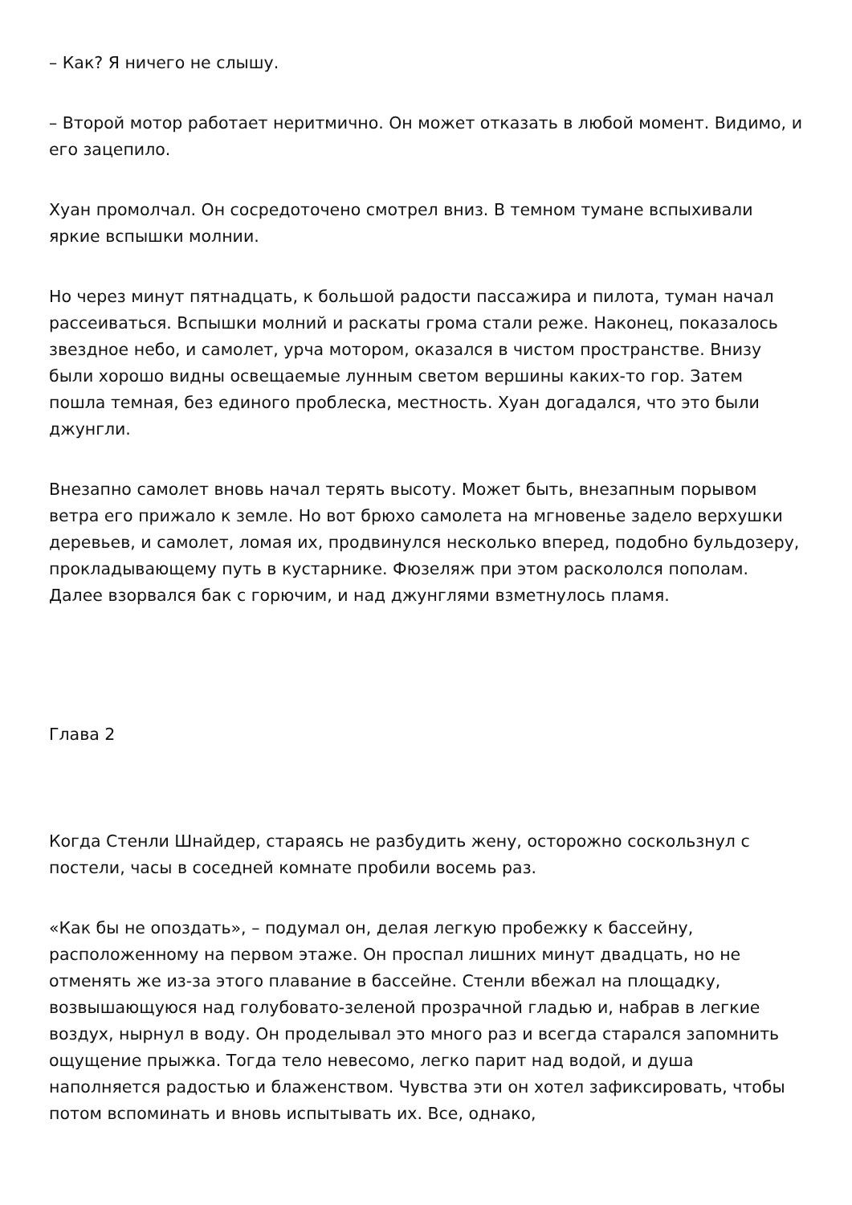– Как? Я ничего не слышу.
– Второй мотор работает неритмично. Он может отказать в любой момент. Видимо, и его зацепило.
Хуан промолчал. Он сосредоточено смотрел вниз. В темном тумане вспыхивали яркие вспышки молнии.
Но через минут пятнадцать, к большой радости пассажира и пилота, туман начал рассеиваться. Вспышки молний и раскаты грома стали реже. Наконец, показалось звездное небо, и самолет, урча мотором, оказался в чистом пространстве. Внизу были хорошо видны освещаемые лунным светом вершины каких-то гор. Затем пошла темная, без единого проблеска, местность. Хуан догадался, что это были джунгли.
Внезапно самолет вновь начал терять высоту. Может быть, внезапным порывом ветра его прижало к земле. Но вот брюхо самолета на мгновенье задело верхушки деревьев, и самолет, ломая их, продвинулся несколько вперед, подобно бульдозеру, прокладывающему путь в кустарнике. Фюзеляж при этом раскололся пополам. Далее взорвался бак с горючим, и над джунглями взметнулось пламя.
Глава 2
Когда Стенли Шнайдер, стараясь не разбудить жену, осторожно соскользнул с постели, часы в соседней комнате пробили восемь раз.
«Как бы не опоздать», – подумал он, делая легкую пробежку к бассейну, расположенному на первом этаже. Он проспал лишних минут двадцать, но не отменять же из-за этого плавание в бассейне. Стенли вбежал на площадку, возвышающуюся над голубовато-зеленой прозрачной гладью и, набрав в легкие воздух, нырнул в воду. Он проделывал это много раз и всегда старался запомнить ощущение прыжка. Тогда тело невесомо, легко парит над водой, и душа наполняется радостью и блаженством. Чувства эти он хотел зафиксировать, чтобы потом вспоминать и вновь испытывать их. Все, однако,